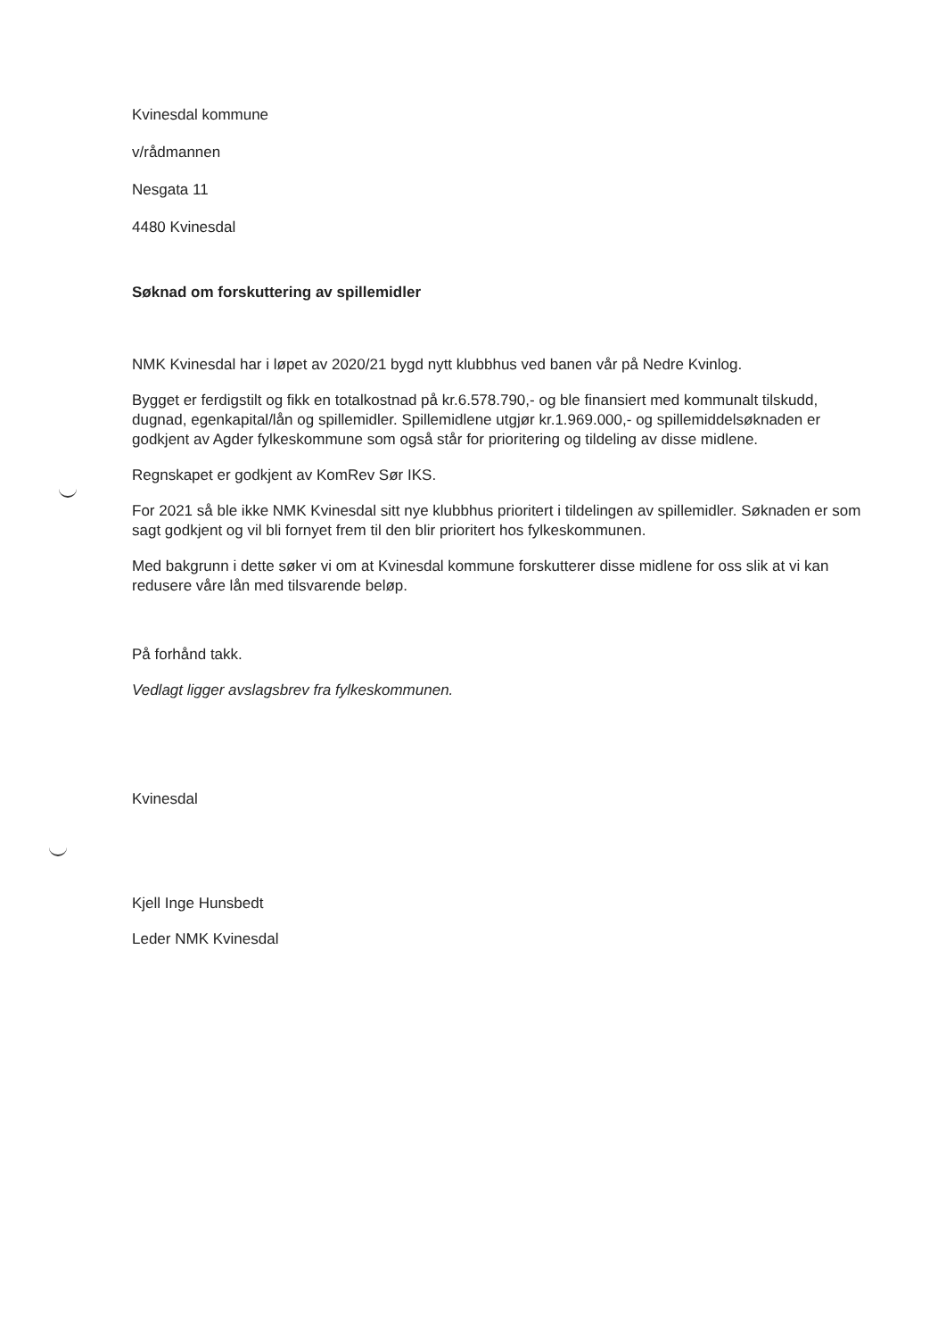Kvinesdal kommune
v/rådmannen
Nesgata 11
4480 Kvinesdal
Søknad om forskuttering av spillemidler
NMK Kvinesdal har i løpet av 2020/21 bygd nytt klubbhus ved banen vår på Nedre Kvinlog.
Bygget er ferdigstilt og fikk en totalkostnad på kr.6.578.790,- og ble finansiert med kommunalt tilskudd, dugnad, egenkapital/lån og spillemidler. Spillemidlene utgjør kr.1.969.000,- og spillemiddelsøknaden er godkjent av Agder fylkeskommune som også står for prioritering og tildeling av disse midlene.
Regnskapet er godkjent av KomRev Sør IKS.
For 2021 så ble ikke NMK Kvinesdal sitt nye klubbhus prioritert i tildelingen av spillemidler. Søknaden er som sagt godkjent og vil bli fornyet frem til den blir prioritert hos fylkeskommunen.
Med bakgrunn i dette søker vi om at Kvinesdal kommune forskutterer disse midlene for oss slik at vi kan redusere våre lån med tilsvarende beløp.
På forhånd takk.
Vedlagt ligger avslagsbrev fra fylkeskommunen.
Kvinesdal
Kjell Inge Hunsbedt
Leder NMK Kvinesdal